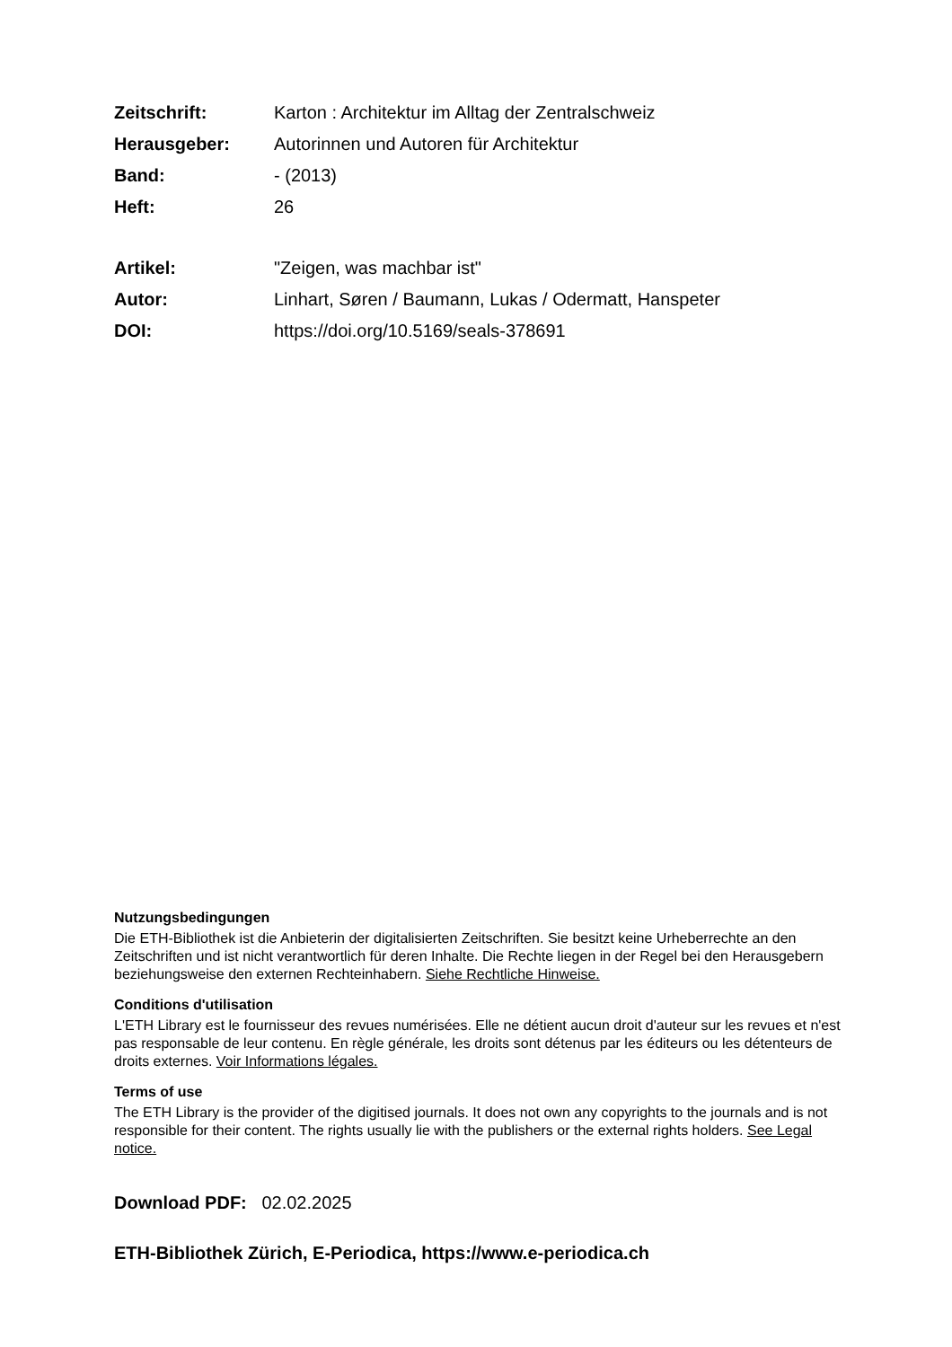Zeitschrift: Karton : Architektur im Alltag der Zentralschweiz
Herausgeber: Autorinnen und Autoren für Architektur
Band: - (2013)
Heft: 26
Artikel: "Zeigen, was machbar ist"
Autor: Linhart, Søren / Baumann, Lukas / Odermatt, Hanspeter
DOI: https://doi.org/10.5169/seals-378691
Nutzungsbedingungen
Die ETH-Bibliothek ist die Anbieterin der digitalisierten Zeitschriften. Sie besitzt keine Urheberrechte an den Zeitschriften und ist nicht verantwortlich für deren Inhalte. Die Rechte liegen in der Regel bei den Herausgebern beziehungsweise den externen Rechteinhabern. Siehe Rechtliche Hinweise.
Conditions d'utilisation
L'ETH Library est le fournisseur des revues numérisées. Elle ne détient aucun droit d'auteur sur les revues et n'est pas responsable de leur contenu. En règle générale, les droits sont détenus par les éditeurs ou les détenteurs de droits externes. Voir Informations légales.
Terms of use
The ETH Library is the provider of the digitised journals. It does not own any copyrights to the journals and is not responsible for their content. The rights usually lie with the publishers or the external rights holders. See Legal notice.
Download PDF: 02.02.2025
ETH-Bibliothek Zürich, E-Periodica, https://www.e-periodica.ch